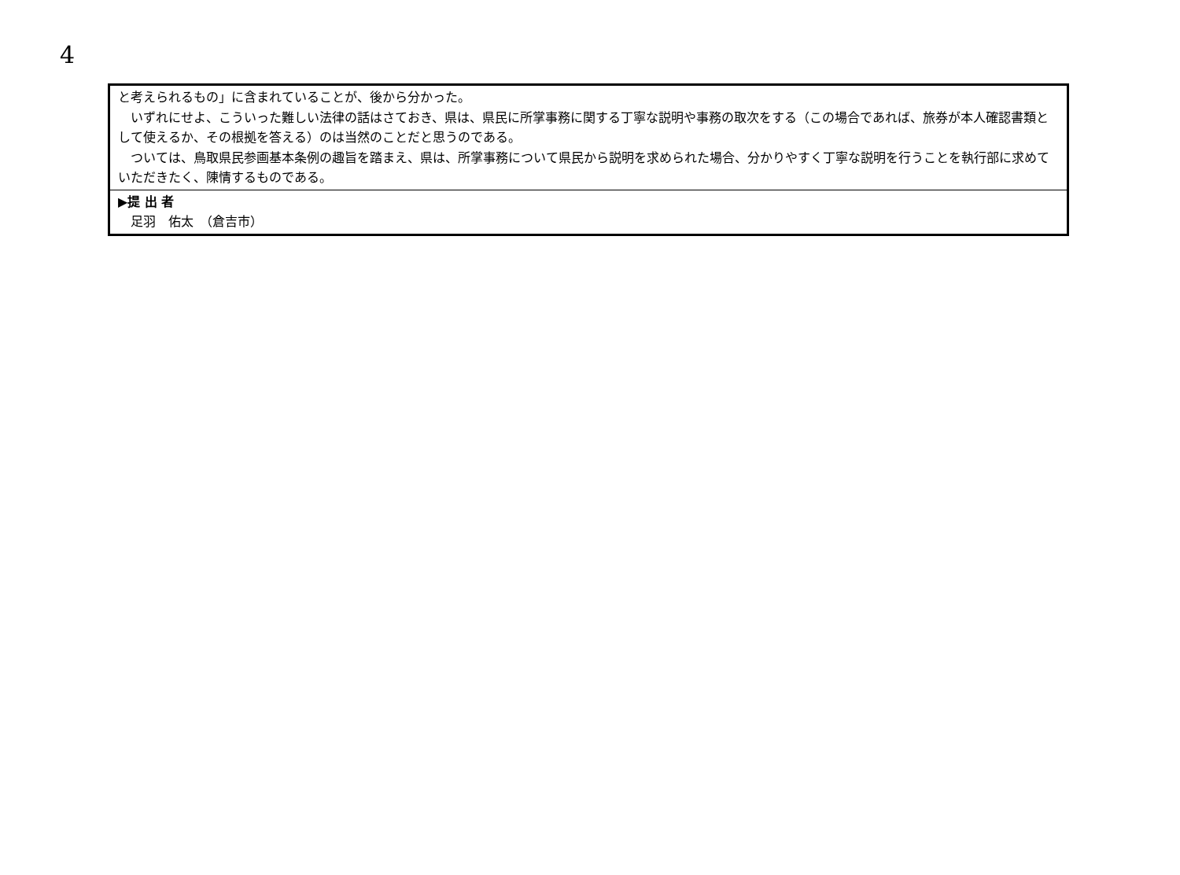4
| と考えられるもの」に含まれていることが、後から分かった。 いずれにせよ、こういった難しい法律の話はさておき、県は、県民に所掌事務に関する丁寧な説明や事務の取次をする（この場合であれば、旅券が本人確認書類として使えるか、その根拠を答える）のは当然のことだと思うのである。 ついては、鳥取県民参画基本条例の趣旨を踏まえ、県は、所掌事務について県民から説明を求められた場合、分かりやすく丁寧な説明を行うことを執行部に求めていただきたく、陳情するものである。 |
| ▶提 出 者 足羽 佑太 （倉吉市） |